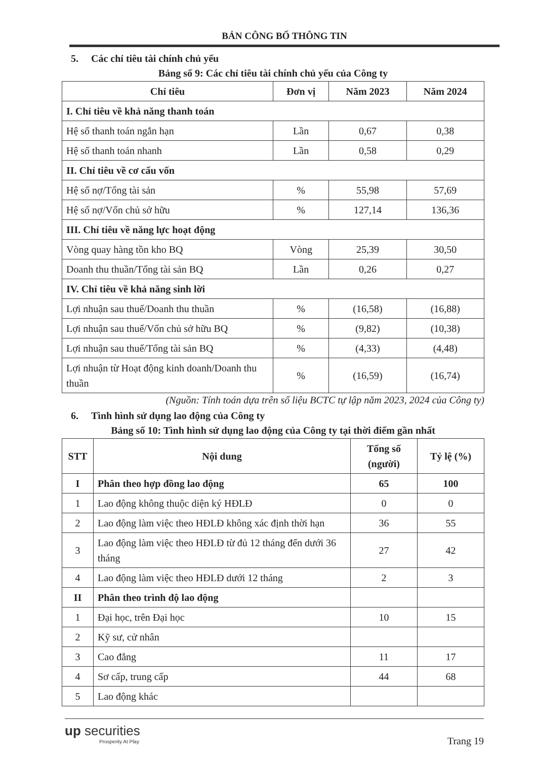BẢN CÔNG BỐ THÔNG TIN
5. Các chỉ tiêu tài chính chủ yếu
Bảng số 9: Các chỉ tiêu tài chính chủ yếu của Công ty
| Chỉ tiêu | Đơn vị | Năm 2023 | Năm 2024 |
| --- | --- | --- | --- |
| I. Chỉ tiêu về khả năng thanh toán | | | |
| Hệ số thanh toán ngắn hạn | Lần | 0,67 | 0,38 |
| Hệ số thanh toán nhanh | Lần | 0,58 | 0,29 |
| II. Chỉ tiêu về cơ cấu vốn | | | |
| Hệ số nợ/Tổng tài sản | % | 55,98 | 57,69 |
| Hệ số nợ/Vốn chủ sở hữu | % | 127,14 | 136,36 |
| III. Chỉ tiêu về năng lực hoạt động | | | |
| Vòng quay hàng tồn kho BQ | Vòng | 25,39 | 30,50 |
| Doanh thu thuần/Tổng tài sản BQ | Lần | 0,26 | 0,27 |
| IV. Chỉ tiêu về khả năng sinh lời | | | |
| Lợi nhuận sau thuế/Doanh thu thuần | % | (16,58) | (16,88) |
| Lợi nhuận sau thuế/Vốn chủ sở hữu BQ | % | (9,82) | (10,38) |
| Lợi nhuận sau thuế/Tổng tài sản BQ | % | (4,33) | (4,48) |
| Lợi nhuận từ Hoạt động kinh doanh/Doanh thu thuần | % | (16,59) | (16,74) |
(Nguồn: Tính toán dựa trên số liệu BCTC tự lập năm 2023, 2024 của Công ty)
6. Tình hình sử dụng lao động của Công ty
Bảng số 10: Tình hình sử dụng lao động của Công ty tại thời điểm gần nhất
| STT | Nội dung | Tổng số (người) | Tỷ lệ (%) |
| --- | --- | --- | --- |
| I | Phân theo hợp đồng lao động | 65 | 100 |
| 1 | Lao động không thuộc diện ký HĐLĐ | 0 | 0 |
| 2 | Lao động làm việc theo HĐLĐ không xác định thời hạn | 36 | 55 |
| 3 | Lao động làm việc theo HĐLĐ từ đủ 12 tháng đến dưới 36 tháng | 27 | 42 |
| 4 | Lao động làm việc theo HĐLĐ dưới 12 tháng | 2 | 3 |
| II | Phân theo trình độ lao động | | |
| 1 | Đại học, trên Đại học | 10 | 15 |
| 2 | Kỹ sư, cử nhân | | |
| 3 | Cao đẳng | 11 | 17 |
| 4 | Sơ cấp, trung cấp | 44 | 68 |
| 5 | Lao động khác | | |
up securities
Prosperity At Play
Trang 19